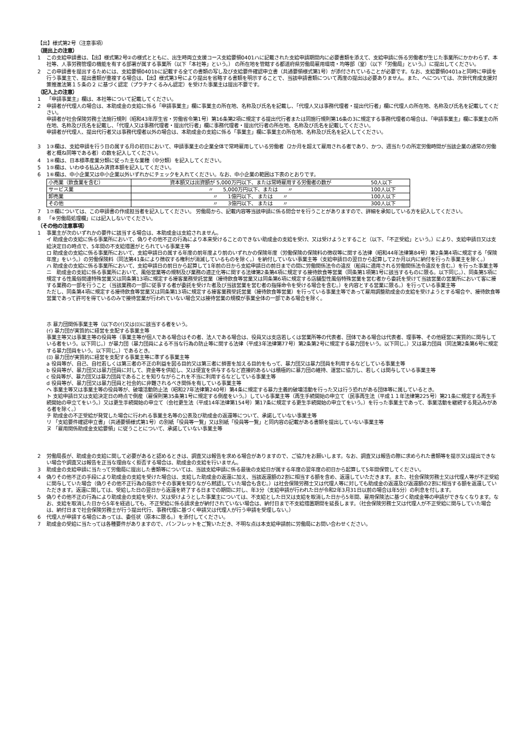【出】様式第2号（注意事項）
（提出上の注意）
1 この支給申請書は、【出】様式第2号②の様式とともに、出生時両立支援コース支給要領0401ハに記載された支給申請期間内に必要書類を添えて、支給申請に係る労働者が生じた事業所にかかわらず、本社等、人事労務管理の機能を有する部署が属する事業所（以下「本社等」という。） の所在地を管轄する都道府県労働局雇用環境・均等部（室）（以下「労働局」という。）に提出してください。
2 この申請書を提出するためには、支給要領0401bに記載する全ての書類の写し及び支給要件確認申立書（共通要領様式第1号）が添付されていることが必要です。なお、支給要領0401aと同時に申請を行う事業主で、提出書類が重複する場合は、【出】様式第3号により提出を省略する書類を明示することで、当該申請書類について再度の提出は必要ありません。また、へについては、次世代育成支援対策推進法第１５条の２ に基づく認定（プラチナくるみん認定）を受けた事業主は提出不要です。
（記入上の注意）
1 「申請事業主」欄は、本社等について記載してください。
2 申請者が代理人の場合は、本助成金の支給に係る「申請事業主」欄に事業主の所在地、名称及び氏名を記載し、「代理人又は事務代理者・提出代行者」欄に代理人の所在地、名称及び氏名を記載してください。
申請者が社会保険労務士法施行規則（昭和43年厚生省・労働省令第1号）第16条第2項に規定する提出代行者または同施行規則第16条の3に規定する事務代理者の場合は、「申請事業主」欄に事業主の所在地、名称及び氏名を記載し、「代理人又は事務代理者・提出代行者」欄に事務代理者・提出代行者の所在地、名称及び氏名を記載してください。
申請者が代理人、提出代行者又は事務代理者以外の場合は、本助成金の支給に係る「事業主」欄に事業主の所在地、名称及び氏名を記入してください。
3 1③欄は、支給申請を行う日の属する月の初日において、申請事業主の企業全体で常時雇用している労働者（2か月を超えて雇用される者であり、かつ、週当たりの所定労働時間が当該企業の通常の労働者と概ね同等である者）の数を記入してください。
4 1④欄は、日本標準産業分類に従った主な業種（中分類）を記入してください。
5 1⑤欄は、いわゆる払込み済資本額を記入してください。
6 1⑥欄は、中小企業又は中小企業以外いずれかにチェックを入れてください。なお、中小企業の範囲は下表のとおりです。
| 小売業（飲食業を含む） | 資本額又は出資額が 5,000万円以下、または常時雇用する労働者の数が | 50人以下 |
| サービス業 | 〃 5,000万円以下、または 〃 | 100人以下 |
| 卸売業 | 〃 1億円以下、 または 〃 | 100人以下 |
| その他 | 〃 3億円以下、 または 〃 | 300人以下 |
7 1⑦欄については、この申請書の作成担当者を記入してください。 労働局から、記載内容等当該申請に係る問合せを行うことがありますので、詳細を承知している方を記入してください。
8 「※労働局処理欄」には記入しないでください。
（その他の注意事項）
1 事業主が次のいずれかの要件に該当する場合は、本助成金は支給されません。
イ 助成金の支給に係る事業所において、偽りその他不正の行為により本来受けることのできない助成金の支給を受け、又は受けようとすること（以下、「不正受給」という。）により、支給申請日又は支給決定日の時点で、5年間の不支給措置がとられている事業主等
ロ 助成金の支給に係る事業所において、支給申請日の属する年度の前年度より前のいずれかの保険年度（労働保険の保険料の徴収等に関する法律（昭和44年法律第84号）第2条第4項に規定する「保険年度」をいう。）の労働保険料（同法第41条により徴収する権利が消滅しているものを除く。）を納付していない事業主等（支給申請日の翌日から起算して2か月以内に納付を行った事業主を除く。）
ハ 助成金の支給に係る事業所において、支給申請日の前日から起算して1年前の日から支給申請日の前日までの間に労働関係法令の違反（船員に適用される労働関係法令違反を含む。）を行った事業主等
ニ　助成金の支給に係る事業所において、風俗営業等の規制及び業務の適正化等に関する法律第2条第4項に規定する接待飲食等営業（同条第1項第1号に該当するものに限る。以下同じ。）、同条第5項に規定する性風俗関連特殊営業又は同条第13項に規定する接客業務受託営業（接待飲食等営業又は同条第6項に規定する店舗型性風俗特殊営業を営む者から委託を受けて当該営業の営業所において客に接する業務の一部を行うこと（当該業務の一部に従事する者が委託を受けた者及び当該営業を営む者の指揮命令を受ける場合を含む。）を内容とする営業に限る。）を行っている事業主等
ただし、同条第4項に規定する接待飲食等営業又は同条第13項に規定する接客業務受託営業（接待飲食等営業）を行っている事業主等であって雇用調整助成金の支給を受けようとする場合や、接待飲食等営業であって許可を得ているのみで接待営業が行われていない場合又は接待営業の規模が事業全体の一部である場合を除く。
ホ 暴力団関係事業主等（以下の(ｲ)又は(ﾛ)に該当する者をいう。
(ｲ) 暴力団が実質的に経営を支配する事業主等
事業主等又は事業主等の役員等（事業主等が個人である場合はその者、法人である場合は、役員又は支店若しくは営業所等の代表者、団体である場合は代表者、理事等、その他経営に実質的に関与している者をいう。以下同じ。）が暴力団（暴力団員による不当な行為の防止等に関する法律（平成3年法律第77号）第2条第2号に規定する暴力団をいう。以下同じ。）又は暴力団員（同法第2条第6号に規定する暴力団員をいう。以下同じ。）であるとき。
(ﾛ) 暴力団が実質的に経営を支配する事業主等に準ずる事業主等
a 役員等が、自己、自社若しくは第三者の不正の利益を図る目的又は第三者に損害を加える目的をもって、暴力団又は暴力団員を利用するなどしている事業主等
b 役員等が、暴力団又は暴力団員に対して、資金等を供給し、又は便宜を供与するなど直接的あるいは積極的に暴力団の維持、運営に協力し、若しくは関与している事業主等
c 役員等が、暴力団又は暴力団員であることを知りながらこれを不当に利用するなどしている事業主等
d 役員等が、暴力団又は暴力団員と社会的に非難されるべき関係を有している事業主等
ヘ 事業主等又は事業主等の役員等が、破壊活動防止法（昭和27年法律第240号）第4条に規定する暴力主義的破壊活動を行った又は行う恐れがある団体等に属しているとき。
ト 支給申請日又は支給決定日の時点で倒産（雇保則第35条第1号に規定する倒産をいう。）している事業主等（再生手続開始の申立て（民事再生法（平成１１年法律第225号）第21条に規定する再生手続開始の申立てをいう。）又は更生手続開始の申立て（会社更生法（平成14年法律第154号）第17条に規定する更生手続開始の申立てをいう。）を行った事業主であって、事業活動を継続する見込みがある者を除く。）
チ 助成金の不正受給が発覚した場合に行われる事業主名等の公表及び助成金の返還等について、承諾していない事業主等
リ 「支給要件確認申立書」（共通要領様式第1号）の別紙「役員等一覧」又は別紙「役員等一覧」と同内容の記載がある書類を提出していない事業主等
ヌ 「雇用関係助成金支給要領」に従うことについて、承諾していない事業主等
2 労働局長が、助成金の支給に関して必要があると認めるときは、調査又は報告を求める場合がありますので、ご協力をお願いします。なお、調査又は報告の際に求められた書類等を提示又は提出できない場合や調査又は報告を正当な理由なく拒否する場合は、助成金の支給を行いません。
3 助成金の支給申請に当たって労働局に提出した書類等については、当該支給申請に係る最後の支給日が属する年度の翌年度の初日から起算して5年間保管してください。
4 偽りその他不正の手段により助成金の支給を受けた場合は、支給した助成金の返還に加え、当該返還額の2割に相当する額を含め、返還していただきます。また、社会保険労務士又は代理人等が不正受給に関与していた場合（偽りその他不正行為の指示やその事実を知りながら黙認していた場合も含む。）は社会保険労務士又は代理人等に対しても助成金の返還及び返還額の2割に相当する額を返還していただきます。返還に関しては、受給した日の翌日から返還を終了する日までの期間に対し、年3分（支給申請が行われた日が令和2年3月31日以前の場合は年5分）の利息を付します。
5 偽りその他不正の行為により助成金の支給を受け、又は受けようとした事業主については、不支給とした日又は支給を取消した日から5年間、雇用保険法に基づく助成金等の申請ができなくなります。なお、支給を取消した日から5年を経過しても、不正受給に係る請求金が納付されていない場合は、納付日まで不支給措置期間を延長します。（社会保険労務士又は代理人が不正受給に関与していた場合は、納付日まで社会保険労務士が行う提出代行、事務代理に基づく申請又は代理人が行う申請を受理しない。）
6 代理人が申請する場合にあっては、委任状（原本に限る。）を添付してください。
7 助成金の受給に当たっては各種要件がありますので、パンフレットをご覧いただき、不明な点は本支給申請前に労働局にお問い合わせください。